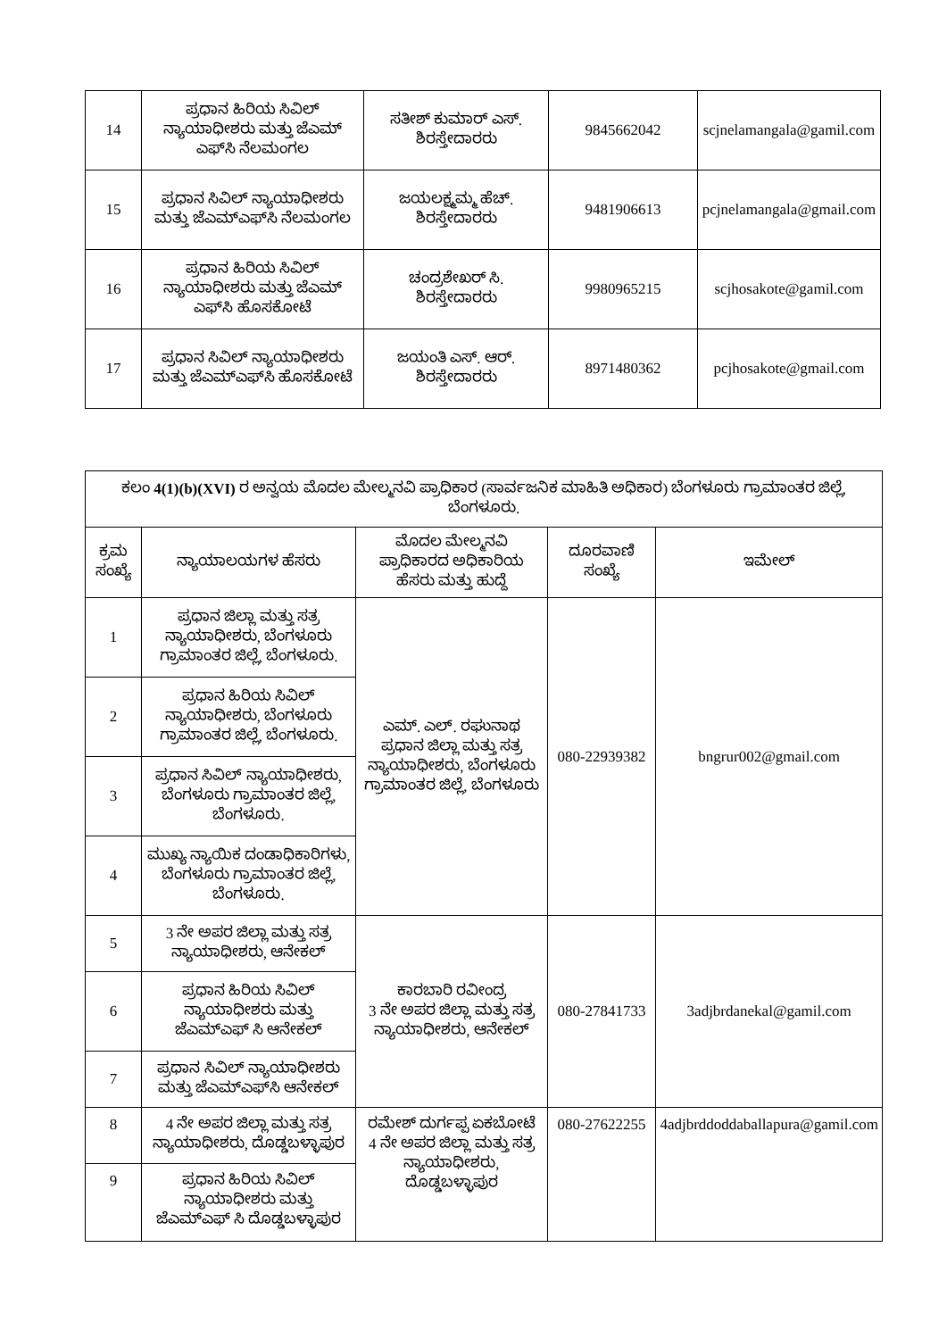| 14 | ಪ್ರಧಾನ ಹಿರಿಯ ಸಿವಿಲ್ ನ್ಯಾಯಾಧೀಶರು ಮತ್ತು ಜೆಎಮ್ ಎಫ್‌ಸಿ ನೆಲಮಂಗಲ | ಸತೀಶ್ ಕುಮಾರ್ ಎಸ್. ಶಿರಸ್ತೇದಾರರು | 9845662042 | scjnelamangala@gamil.com |
| 15 | ಪ್ರಧಾನ ಸಿವಿಲ್ ನ್ಯಾಯಾಧೀಶರು ಮತ್ತು ಜೆಎಮ್‌ಎಫ್‌ಸಿ ನೆಲಮಂಗಲ | ಜಯಲಕ್ಷ್ಮಮ್ಮ ಹೆಚ್. ಶಿರಸ್ತೇದಾರರು | 9481906613 | pcjnelamangala@gmail.com |
| 16 | ಪ್ರಧಾನ ಹಿರಿಯ ಸಿವಿಲ್ ನ್ಯಾಯಾಧೀಶರು ಮತ್ತು ಜೆಎಮ್ ಎಫ್‌ಸಿ ಹೊಸಕೋಟೆ | ಚಂದ್ರಶೇಖರ್ ಸಿ. ಶಿರಸ್ತೇದಾರರು | 9980965215 | scjhosakote@gamil.com |
| 17 | ಪ್ರಧಾನ ಸಿವಿಲ್ ನ್ಯಾಯಾಧೀಶರು ಮತ್ತು ಜೆಎಮ್‌ಎಫ್‌ಸಿ ಹೊಸಕೋಟೆ | ಜಯಂತಿ ಎಸ್. ಆರ್. ಶಿರಸ್ತೇದಾರರು | 8971480362 | pcjhosakote@gmail.com |
| ಕಲಂ 4(1)(b)(XVI) ರ ಅನ್ವಯ ಮೊದಲ ಮೇಲ್ಮನವಿ ಪ್ರಾಧಿಕಾರ (ಸಾರ್ವಜನಿಕ ಮಾಹಿತಿ ಅಧಿಕಾರ) ಬೆಂಗಳೂರು ಗ್ರಾಮಾಂತರ ಜಿಲ್ಲೆ, ಬೆಂಗಳೂರು. | | | | |
| ಕ್ರಮ ಸಂಖ್ಯೆ | ನ್ಯಾಯಾಲಯಗಳ ಹೆಸರು | ಮೊದಲ ಮೇಲ್ಮನವಿ ಪ್ರಾಧಿಕಾರದ ಅಧಿಕಾರಿಯ ಹೆಸರು ಮತ್ತು ಹುದ್ದೆ | ದೂರವಾಣಿ ಸಂಖ್ಯೆ | ಇಮೇಲ್ |
| 1 | ಪ್ರಧಾನ ಜಿಲ್ಲಾ ಮತ್ತು ಸತ್ರ ನ್ಯಾಯಾಧೀಶರು, ಬೆಂಗಳೂರು ಗ್ರಾಮಾಂತರ ಜಿಲ್ಲೆ, ಬೆಂಗಳೂರು. | ಎಮ್. ಎಲ್. ರಘುನಾಥ ಪ್ರಧಾನ ಜಿಲ್ಲಾ ಮತ್ತು ಸತ್ರ ನ್ಯಾಯಾಧೀಶರು, ಬೆಂಗಳೂರು ಗ್ರಾಮಾಂತರ ಜಿಲ್ಲೆ, ಬೆಂಗಳೂರು | 080-22939382 | bngrur002@gmail.com |
| 2 | ಪ್ರಧಾನ ಹಿರಿಯ ಸಿವಿಲ್ ನ್ಯಾಯಾಧೀಶರು, ಬೆಂಗಳೂರು ಗ್ರಾಮಾಂತರ ಜಿಲ್ಲೆ, ಬೆಂಗಳೂರು. | | | |
| 3 | ಪ್ರಧಾನ ಸಿವಿಲ್ ನ್ಯಾಯಾಧೀಶರು, ಬೆಂಗಳೂರು ಗ್ರಾಮಾಂತರ ಜಿಲ್ಲೆ, ಬೆಂಗಳೂರು. | | | |
| 4 | ಮುಖ್ಯ ನ್ಯಾಯಿಕ ದಂಡಾಧಿಕಾರಿಗಳು, ಬೆಂಗಳೂರು ಗ್ರಾಮಾಂತರ ಜಿಲ್ಲೆ, ಬೆಂಗಳೂರು. | | | |
| 5 | 3 ನೇ ಅಪರ ಜಿಲ್ಲಾ ಮತ್ತು ಸತ್ರ ನ್ಯಾಯಾಧೀಶರು, ಆನೇಕಲ್ | ಕಾರಬಾರಿ ರವೀಂದ್ರ 3 ನೇ ಅಪರ ಜಿಲ್ಲಾ ಮತ್ತು ಸತ್ರ ನ್ಯಾಯಾಧೀಶರು, ಆನೇಕಲ್ | 080-27841733 | 3adjbrdanekal@gamil.com |
| 6 | ಪ್ರಧಾನ ಹಿರಿಯ ಸಿವಿಲ್ ನ್ಯಾಯಾಧೀಶರು ಮತ್ತು ಜೆಎಮ್‌ಎಫ್ ಸಿ ಆನೇಕಲ್ | | | |
| 7 | ಪ್ರಧಾನ ಸಿವಿಲ್ ನ್ಯಾಯಾಧೀಶರು ಮತ್ತು ಜೆಎಮ್‌ಎಫ್‌ಸಿ ಆನೇಕಲ್ | | | |
| 8 | 4 ನೇ ಅಪರ ಜಿಲ್ಲಾ ಮತ್ತು ಸತ್ರ ನ್ಯಾಯಾಧೀಶರು, ದೊಡ್ಡಬಳ್ಳಾಪುರ | ರಮೇಶ್ ದುರ್ಗಪ್ಪ ಏಕಬೋಟೆ 4 ನೇ ಅಪರ ಜಿಲ್ಲಾ ಮತ್ತು ಸತ್ರ ನ್ಯಾಯಾಧೀಶರು, ದೊಡ್ಡಬಳ್ಳಾಪುರ | 080-27622255 | 4adjbrddoddaballapura@gamil.com |
| 9 | ಪ್ರಧಾನ ಹಿರಿಯ ಸಿವಿಲ್ ನ್ಯಾಯಾಧೀಶರು ಮತ್ತು ಜೆಎಮ್‌ಎಫ್ ಸಿ ದೊಡ್ಡಬಳ್ಳಾಪುರ | | | |